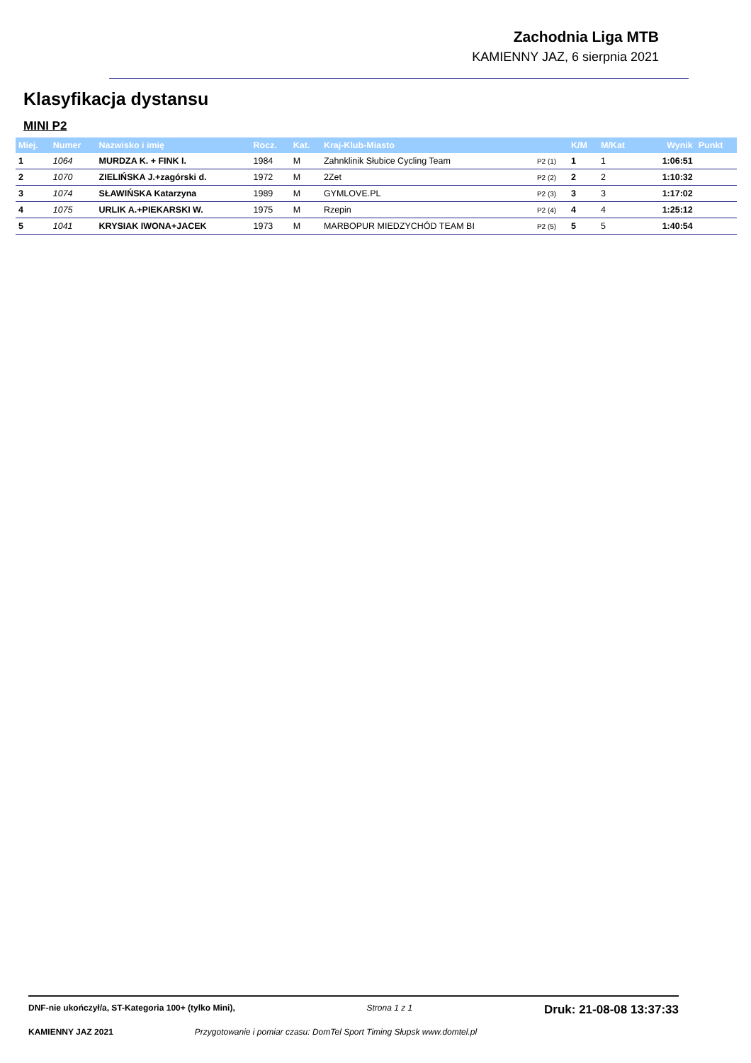Zachodnia Liga MTB
KAMIENNY JAZ, 6 sierpnia 2021
Klasyfikacja dystansu
MINI P2
| Miej. | Numer | Nazwisko i imię | Rocz. | Kat. | Kraj-Klub-Miasto | | K/M | M/Kat | | Wynik | Punkt |
| --- | --- | --- | --- | --- | --- | --- | --- | --- | --- | --- | --- |
| 1 | 1064 | MURDZA K. + FINK I. | 1984 | M | Zahnklinik Słubice Cycling Team | P2 (1) | 1 | 1 | | 1:06:51 | |
| 2 | 1070 | ZIELIŃSKA J.+zagórski d. | 1972 | M | 2Zet | P2 (2) | 2 | 2 | | 1:10:32 | |
| 3 | 1074 | SŁAWIŃSKA Katarzyna | 1989 | M | GYMLOVE.PL | P2 (3) | 3 | 3 | | 1:17:02 | |
| 4 | 1075 | URLIK A.+PIEKARSKI W. | 1975 | M | Rzepin | P2 (4) | 4 | 4 | | 1:25:12 | |
| 5 | 1041 | KRYSIAK IWONA+JACEK | 1973 | M | MARBOPUR MIEDZYCHÓD TEAM BI | P2 (5) | 5 | 5 | | 1:40:54 | |
DNF-nie ukończył/a, ST-Kategoria 100+ (tylko Mini), Strona 1 z 1 Druk: 21-08-08 13:37:33
KAMIENNY JAZ 2021 Przygotowanie i pomiar czasu: DomTel Sport Timing Słupsk www.domtel.pl